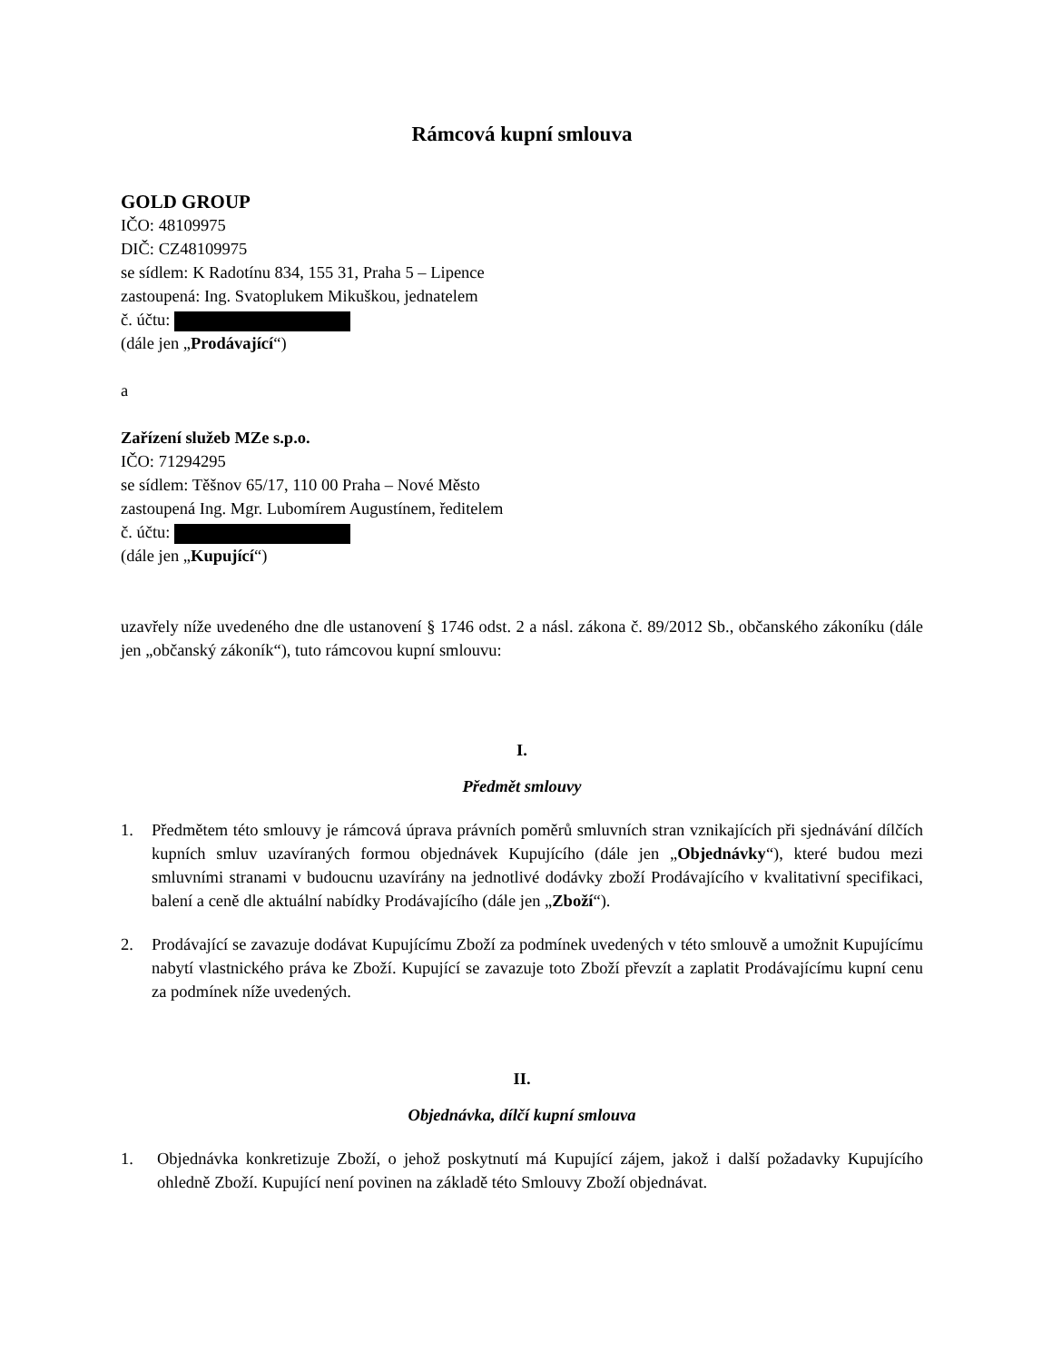Rámcová kupní smlouva
GOLD GROUP
IČO: 48109975
DIČ: CZ48109975
se sídlem: K Radotínu 834, 155 31, Praha 5 – Lipence
zastoupená: Ing. Svatoplukem Mikuškou, jednatelem
č. účtu:
(dále jen „Prodávající“)
a
Zařízení služeb MZe s.p.o.
IČO: 71294295
se sídlem: Těšnov 65/17, 110 00 Praha – Nové Město
zastoupená Ing. Mgr. Lubomírem Augustínem, ředitelem
č. účtu:
(dále jen „Kupující“)
uzavřely níže uvedeného dne dle ustanovení § 1746 odst. 2 a násl. zákona č. 89/2012 Sb., občanského zákoníku (dále jen „občanský zákoník“), tuto rámcovou kupní smlouvu:
I.
Předmět smlouvy
1. Předmětem této smlouvy je rámcová úprava právních poměrů smluvních stran vznikajících při sjednávání dílčích kupních smluv uzavíraných formou objednávek Kupujícího (dále jen „Objednávky“), které budou mezi smluvními stranami v budoucnu uzavírány na jednotlivé dodávky zboží Prodávajícího v kvalitativní specifikaci, balení a ceně dle aktuální nabídky Prodávajícího (dále jen „Zboží“).
2. Prodávající se zavazuje dodávat Kupujícímu Zboží za podmínek uvedených v této smlouvě a umožnit Kupujícímu nabytí vlastnického práva ke Zboží. Kupující se zavazuje toto Zboží převzít a zaplatit Prodávajícímu kupní cenu za podmínek níže uvedených.
II.
Objednávka, dílčí kupní smlouva
1. Objednávka konkretizuje Zboží, o jehož poskytnutí má Kupující zájem, jakož i další požadavky Kupujícího ohledně Zboží. Kupující není povinen na základě této Smlouvy Zboží objednávat.